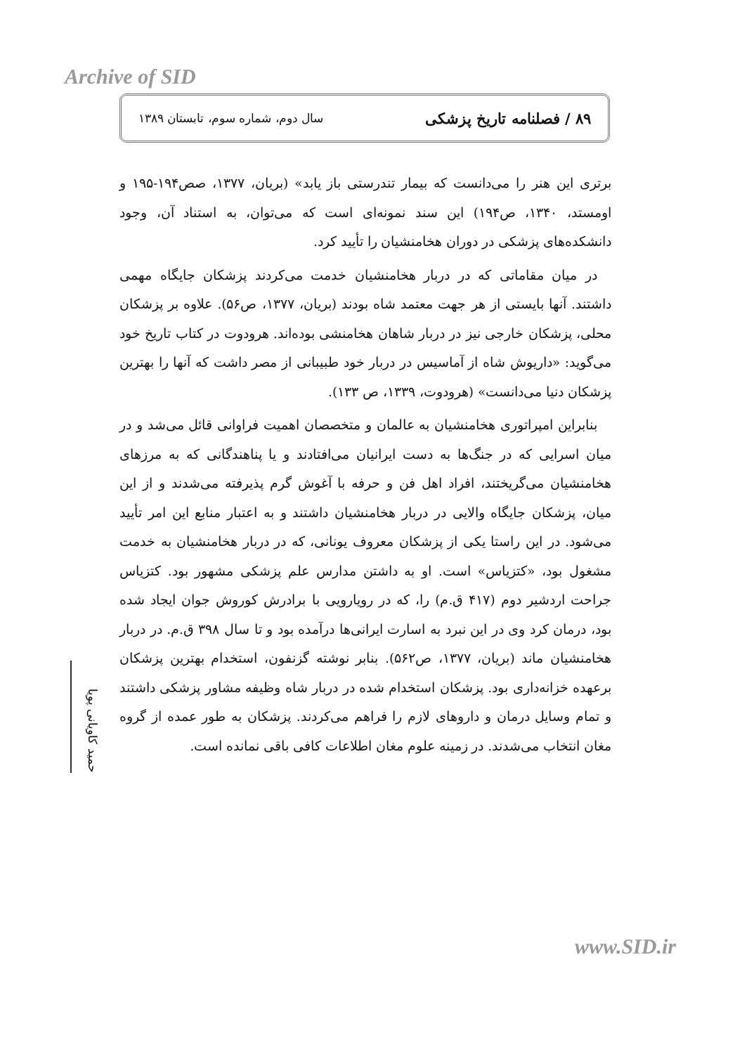Archive of SID
۸۹ / فصلنامه تاریخ پزشکی سال دوم، شماره سوم، تابستان ۱۳۸۹
برتری این هنر را می‌دانست که بیمار تندرستی باز یابد» (بریان، ۱۳۷۷، صص۱۹۴-۱۹۵ و اومستد، ۱۳۴۰، ص۱۹۴) این سند نمونه‌ای است که می‌توان، به استناد آن، وجود دانشکده‌های پزشکی در دوران هخامنشیان را تأیید کرد.
در میان مقاماتی که در دربار هخامنشیان خدمت می‌کردند پزشکان جایگاه مهمی داشتند. آنها بایستی از هر جهت معتمد شاه بودند (بریان، ۱۳۷۷، ص۵۶). علاوه بر پزشکان محلی، پزشکان خارجی نیز در دربار شاهان هخامنشی بوده‌اند. هرودوت در کتاب تاریخ خود می‌گوید: «داریوش شاه از آماسیس در دربار خود طبیبانی از مصر داشت که آنها را بهترین پزشکان دنیا می‌دانست» (هرودوت، ۱۳۳۹، ص ۱۳۳).
بنابراین امپراتوری هخامنشیان به عالمان و متخصصان اهمیت فراوانی قائل می‌شد و در میان اسرایی که در جنگ‌ها به دست ایرانیان می‌افتادند و یا پناهندگانی که به مرزهای هخامنشیان می‌گریختند، افراد اهل فن و حرفه با آغوش گرم پذیرفته می‌شدند و از این میان، پزشکان جایگاه والایی در دربار هخامنشیان داشتند و به اعتبار منابع این امر تأیید می‌شود. در این راستا یکی از پزشکان معروف یونانی، که در دربار هخامنشیان به خدمت مشغول بود، «کتزیاس» است. او به داشتن مدارس علم پزشکی مشهور بود. کتزیاس جراحت اردشیر دوم (۴۱۷ ق.م) را، که در رویارویی با برادرش کوروش جوان ایجاد شده بود، درمان کرد وی در این نبرد به اسارت ایرانی‌ها درآمده بود و تا سال ۳۹۸ ق.م. در دربار هخامنشیان ماند (بریان، ۱۳۷۷، ص۵۶۲). بنابر نوشته گزنفون، استخدام بهترین پزشکان برعهده خزانه‌داری بود. پزشکان استخدام شده در دربار شاه وظیفه مشاور پزشکی داشتند و تمام وسایل درمان و داروهای لازم را فراهم می‌کردند. پزشکان به طور عمده از گروه مغان انتخاب می‌شدند. در زمینه علوم مغان اطلاعات کافی باقی نمانده است.
حمید کاویانی پویا
www.SID.ir